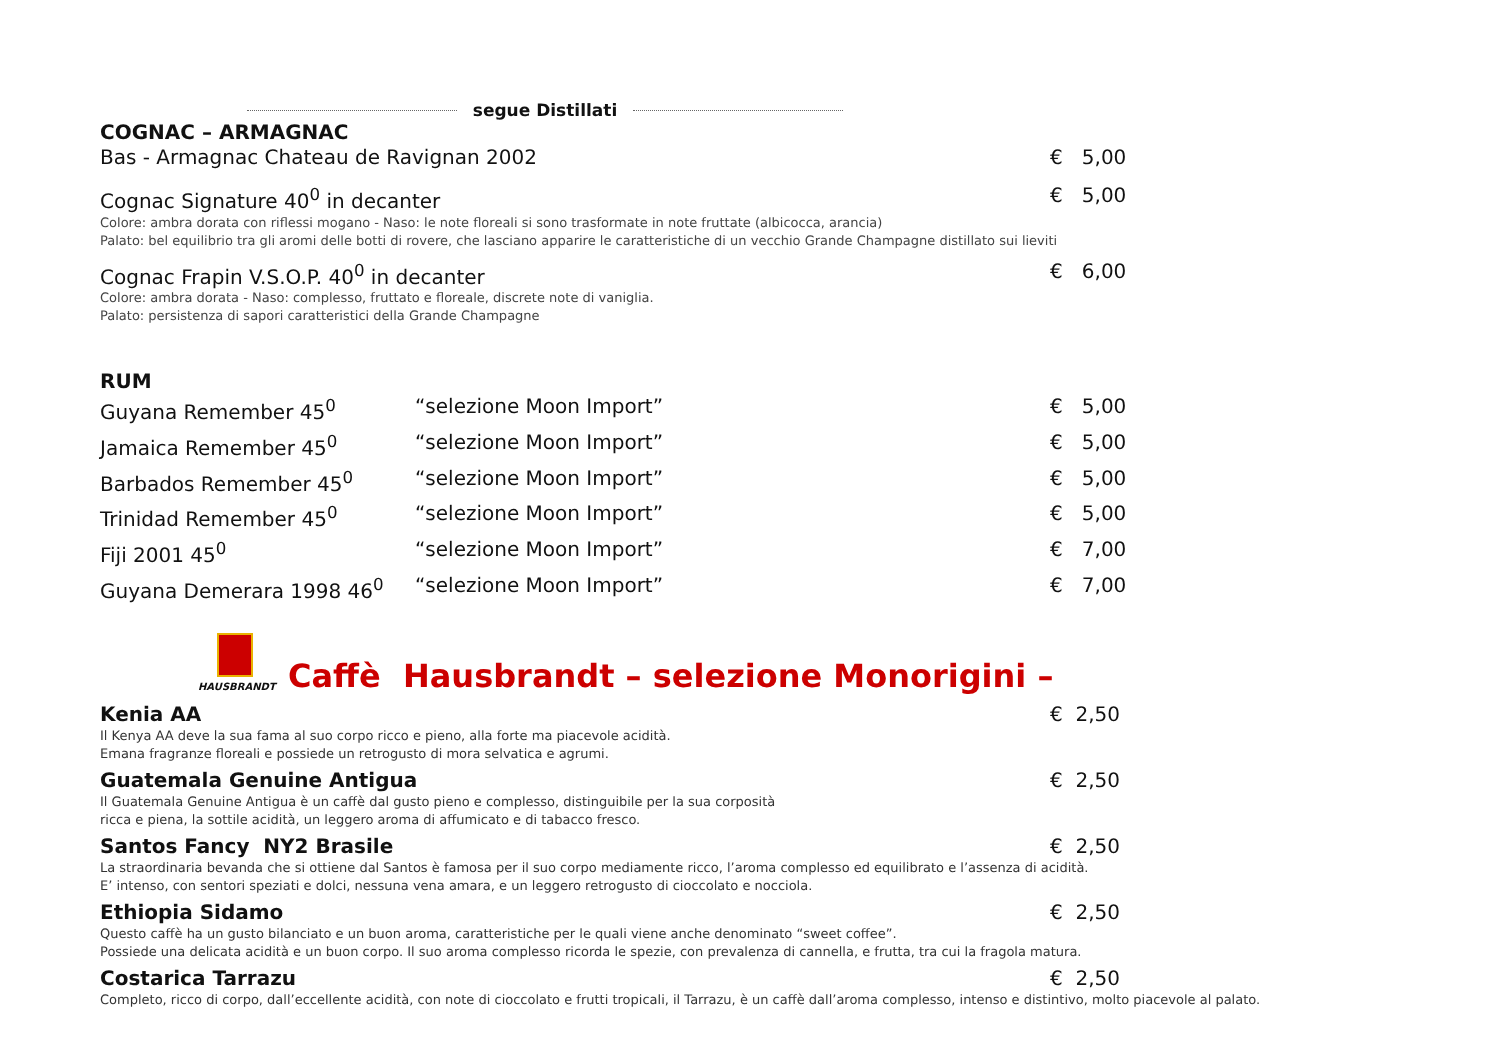segue Distillati
COGNAC – ARMAGNAC
Bas - Armagnac Chateau de Ravignan 2002 € 5,00
Cognac Signature 40<sup>0</sup> in decanter € 5,00
Colore: ambra dorata con riflessi mogano - Naso: le note floreali si sono trasformate in note fruttate (albicocca, arancia)
Palato: bel equilibrio tra gli aromi delle botti di rovere, che lasciano apparire le caratteristiche di un vecchio Grande Champagne distillato sui lieviti
Cognac Frapin V.S.O.P. 40<sup>0</sup> in decanter € 6,00
Colore: ambra dorata - Naso: complesso, fruttato e floreale, discrete note di vaniglia.
Palato: persistenza di sapori caratteristici della Grande Champagne
RUM
Guyana Remember 45<sup>0</sup> “selezione Moon Import” € 5,00
Jamaica Remember 45<sup>0</sup> “selezione Moon Import” € 5,00
Barbados Remember 45<sup>0</sup> “selezione Moon Import” € 5,00
Trinidad Remember 45<sup>0</sup> “selezione Moon Import” € 5,00
Fiji 2001 45<sup>0</sup> “selezione Moon Import” € 7,00
Guyana Demerara 1998 46<sup>0</sup> “selezione Moon Import” € 7,00
HAUSBRANDT
Caffè Hausbrandt – selezione Monorigini –
Kenia AA € 2,50
Il Kenya AA deve la sua fama al suo corpo ricco e pieno, alla forte ma piacevole acidità.
Emana fragranze floreali e possiede un retrogusto di mora selvatica e agrumi.
Guatemala Genuine Antigua € 2,50
Il Guatemala Genuine Antigua è un caffè dal gusto pieno e complesso, distinguibile per la sua corposità
ricca e piena, la sottile acidità, un leggero aroma di affumicato e di tabacco fresco.
Santos Fancy NY2 Brasile € 2,50
La straordinaria bevanda che si ottiene dal Santos è famosa per il suo corpo mediamente ricco, l’aroma complesso ed equilibrato e l’assenza di acidità.
E’ intenso, con sentori speziati e dolci, nessuna vena amara, e un leggero retrogusto di cioccolato e nocciola.
Ethiopia Sidamo € 2,50
Questo caffè ha un gusto bilanciato e un buon aroma, caratteristiche per le quali viene anche denominato “sweet coffee”.
Possiede una delicata acidità e un buon corpo. Il suo aroma complesso ricorda le spezie, con prevalenza di cannella, e frutta, tra cui la fragola matura.
Costarica Tarrazu € 2,50
Completo, ricco di corpo, dall’eccellente acidità, con note di cioccolato e frutti tropicali, il Tarrazu, è un caffè dall’aroma complesso, intenso e distintivo, molto piacevole al palato.